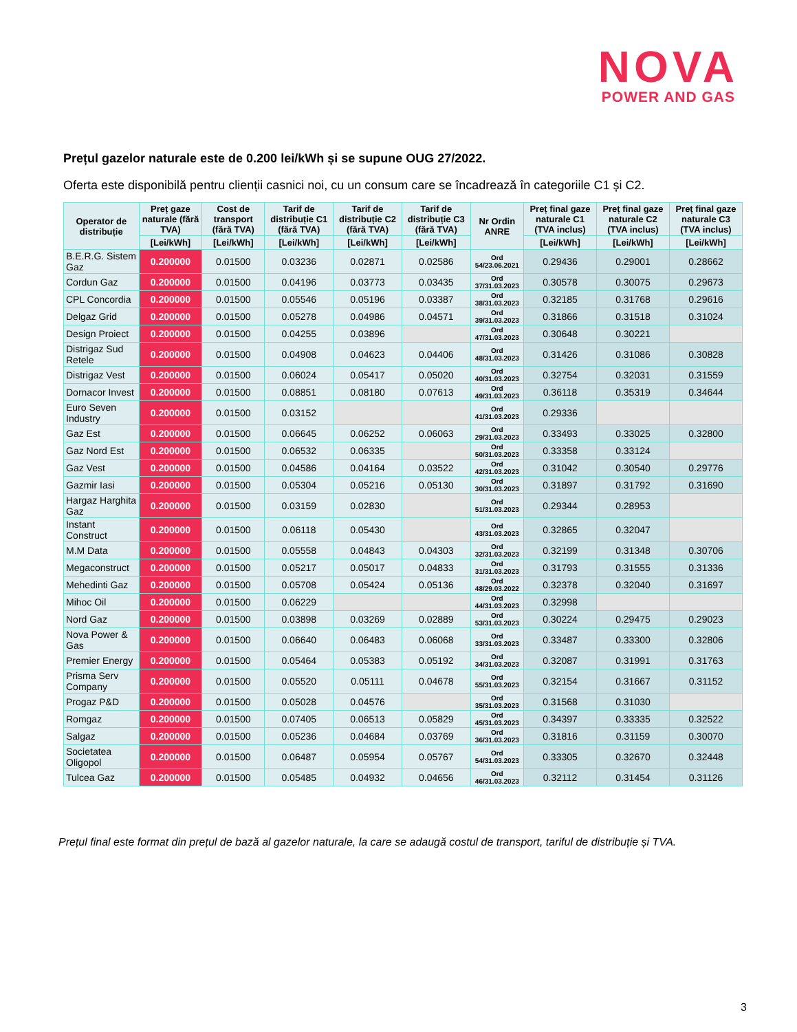NOVA
POWER AND GAS
Prețul gazelor naturale este de 0.200 lei/kWh și se supune OUG 27/2022.
Oferta este disponibilă pentru clienții casnici noi, cu un consum care se încadrează în categoriile C1 și C2.
| Operator de distribuție | Preț gaze naturale (fără TVA) | Cost de transport (fără TVA) | Tarif de distribuție C1 (fără TVA) | Tarif de distribuție C2 (fără TVA) | Tarif de distribuție C3 (fără TVA) | Nr Ordin ANRE | Preț final gaze naturale C1 (TVA inclus) | Preț final gaze naturale C2 (TVA inclus) | Preț final gaze naturale C3 (TVA inclus) |
| --- | --- | --- | --- | --- | --- | --- | --- | --- | --- |
| | [Lei/kWh] | [Lei/kWh] | [Lei/kWh] | [Lei/kWh] | [Lei/kWh] | | [Lei/kWh] | [Lei/kWh] | [Lei/kWh] |
| B.E.R.G. Sistem Gaz | 0.200000 | 0.01500 | 0.03236 | 0.02871 | 0.02586 | Ord 54/23.06.2021 | 0.29436 | 0.29001 | 0.28662 |
| Cordun Gaz | 0.200000 | 0.01500 | 0.04196 | 0.03773 | 0.03435 | Ord 37/31.03.2023 | 0.30578 | 0.30075 | 0.29673 |
| CPL Concordia | 0.200000 | 0.01500 | 0.05546 | 0.05196 | 0.03387 | Ord 38/31.03.2023 | 0.32185 | 0.31768 | 0.29616 |
| Delgaz Grid | 0.200000 | 0.01500 | 0.05278 | 0.04986 | 0.04571 | Ord 39/31.03.2023 | 0.31866 | 0.31518 | 0.31024 |
| Design Proiect | 0.200000 | 0.01500 | 0.04255 | 0.03896 | | Ord 47/31.03.2023 | 0.30648 | 0.30221 | |
| Distrigaz Sud Retele | 0.200000 | 0.01500 | 0.04908 | 0.04623 | 0.04406 | Ord 48/31.03.2023 | 0.31426 | 0.31086 | 0.30828 |
| Distrigaz Vest | 0.200000 | 0.01500 | 0.06024 | 0.05417 | 0.05020 | Ord 40/31.03.2023 | 0.32754 | 0.32031 | 0.31559 |
| Dornacor Invest | 0.200000 | 0.01500 | 0.08851 | 0.08180 | 0.07613 | Ord 49/31.03.2023 | 0.36118 | 0.35319 | 0.34644 |
| Euro Seven Industry | 0.200000 | 0.01500 | 0.03152 | | | Ord 41/31.03.2023 | 0.29336 | | |
| Gaz Est | 0.200000 | 0.01500 | 0.06645 | 0.06252 | 0.06063 | Ord 29/31.03.2023 | 0.33493 | 0.33025 | 0.32800 |
| Gaz Nord Est | 0.200000 | 0.01500 | 0.06532 | 0.06335 | | Ord 50/31.03.2023 | 0.33358 | 0.33124 | |
| Gaz Vest | 0.200000 | 0.01500 | 0.04586 | 0.04164 | 0.03522 | Ord 42/31.03.2023 | 0.31042 | 0.30540 | 0.29776 |
| Gazmir Iasi | 0.200000 | 0.01500 | 0.05304 | 0.05216 | 0.05130 | Ord 30/31.03.2023 | 0.31897 | 0.31792 | 0.31690 |
| Hargaz Harghita Gaz | 0.200000 | 0.01500 | 0.03159 | 0.02830 | | Ord 51/31.03.2023 | 0.29344 | 0.28953 | |
| Instant Construct | 0.200000 | 0.01500 | 0.06118 | 0.05430 | | Ord 43/31.03.2023 | 0.32865 | 0.32047 | |
| M.M Data | 0.200000 | 0.01500 | 0.05558 | 0.04843 | 0.04303 | Ord 32/31.03.2023 | 0.32199 | 0.31348 | 0.30706 |
| Megaconstruct | 0.200000 | 0.01500 | 0.05217 | 0.05017 | 0.04833 | Ord 31/31.03.2023 | 0.31793 | 0.31555 | 0.31336 |
| Mehedinti Gaz | 0.200000 | 0.01500 | 0.05708 | 0.05424 | 0.05136 | Ord 48/29.03.2022 | 0.32378 | 0.32040 | 0.31697 |
| Mihoc Oil | 0.200000 | 0.01500 | 0.06229 | | | Ord 44/31.03.2023 | 0.32998 | | |
| Nord Gaz | 0.200000 | 0.01500 | 0.03898 | 0.03269 | 0.02889 | Ord 53/31.03.2023 | 0.30224 | 0.29475 | 0.29023 |
| Nova Power & Gas | 0.200000 | 0.01500 | 0.06640 | 0.06483 | 0.06068 | Ord 33/31.03.2023 | 0.33487 | 0.33300 | 0.32806 |
| Premier Energy | 0.200000 | 0.01500 | 0.05464 | 0.05383 | 0.05192 | Ord 34/31.03.2023 | 0.32087 | 0.31991 | 0.31763 |
| Prisma Serv Company | 0.200000 | 0.01500 | 0.05520 | 0.05111 | 0.04678 | Ord 55/31.03.2023 | 0.32154 | 0.31667 | 0.31152 |
| Progaz P&D | 0.200000 | 0.01500 | 0.05028 | 0.04576 | | Ord 35/31.03.2023 | 0.31568 | 0.31030 | |
| Romgaz | 0.200000 | 0.01500 | 0.07405 | 0.06513 | 0.05829 | Ord 45/31.03.2023 | 0.34397 | 0.33335 | 0.32522 |
| Salgaz | 0.200000 | 0.01500 | 0.05236 | 0.04684 | 0.03769 | Ord 36/31.03.2023 | 0.31816 | 0.31159 | 0.30070 |
| Societatea Oligopol | 0.200000 | 0.01500 | 0.06487 | 0.05954 | 0.05767 | Ord 54/31.03.2023 | 0.33305 | 0.32670 | 0.32448 |
| Tulcea Gaz | 0.200000 | 0.01500 | 0.05485 | 0.04932 | 0.04656 | Ord 46/31.03.2023 | 0.32112 | 0.31454 | 0.31126 |
Prețul final este format din prețul de bază al gazelor naturale, la care se adaugă costul de transport, tariful de distribuție și TVA.
3